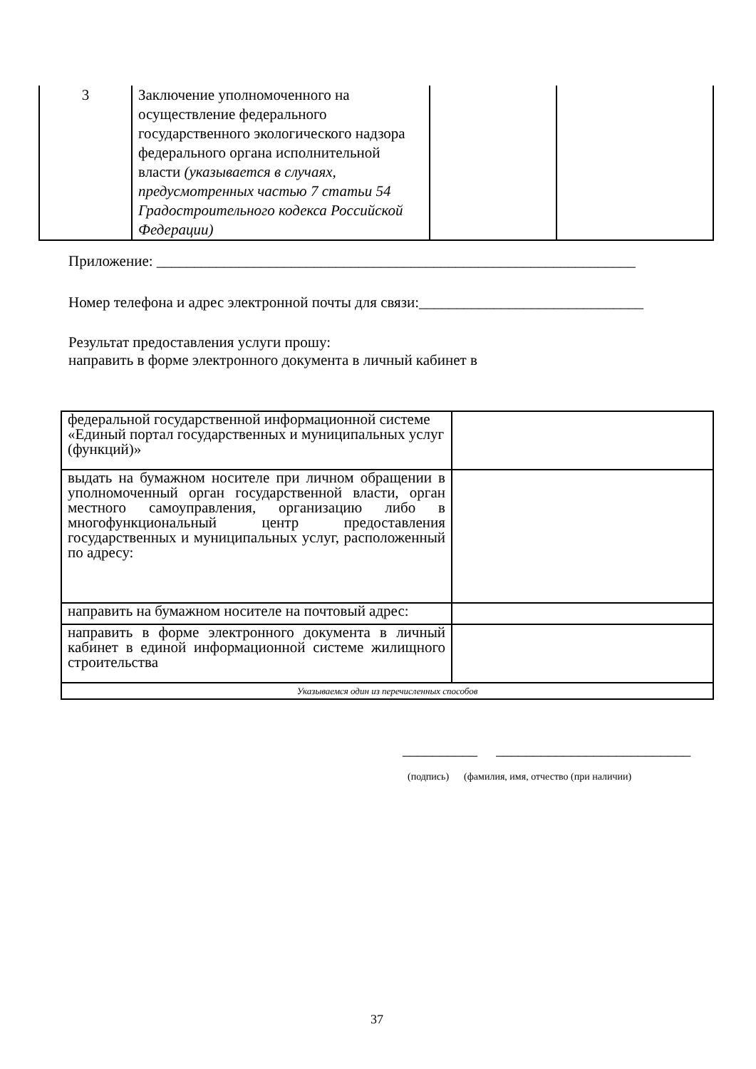| 3 | Заключение уполномоченного на осуществление федерального государственного экологического надзора федерального органа исполнительной власти (указывается в случаях, предусмотренных частью 7 статьи 54 Градостроительного кодекса Российской Федерации) | | |
Приложение: ________________________________________________________________
Номер телефона и адрес электронной почты для связи:______________________________
Результат предоставления услуги прошу:
направить в форме электронного документа в личный кабинет в
| федеральной государственной информационной системе «Единый портал государственных и муниципальных услуг (функций)» | |
| выдать на бумажном носителе при личном обращении в уполномоченный орган государственной власти, орган местного самоуправления, организацию либо в многофункциональный центр предоставления государственных и муниципальных услуг, расположенный по адресу: | |
| направить на бумажном носителе на почтовый адрес: | |
| направить в форме электронного документа в личный кабинет в единой информационной системе жилищного строительства | |
| Указываемся один из перечисленных способов | |
__________ __________________________
(подпись) (фамилия, имя, отчество (при наличии)
37